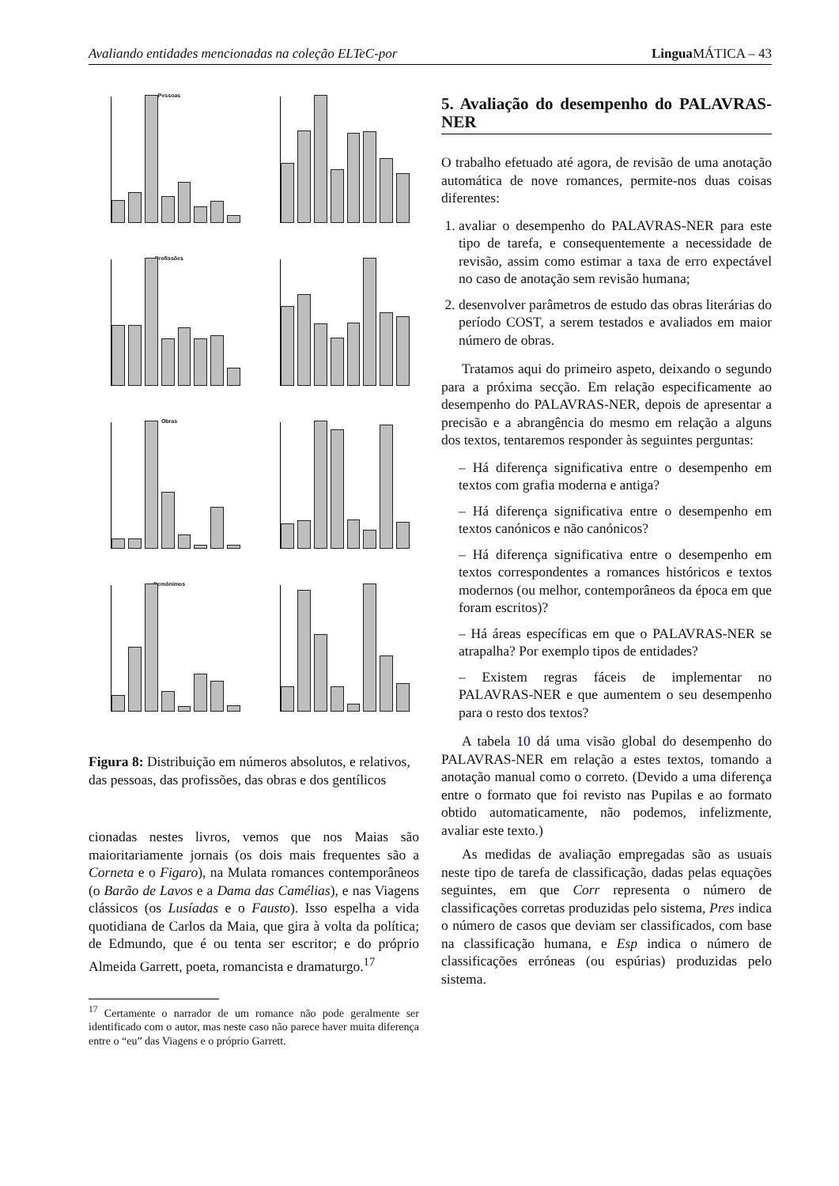Avaliando entidades mencionadas na coleção ELTeC-por Lingua MÁTICA – 43
Pessoas
Profissões
Obras
Demónimos
Figura 8: Distribuição em números absolutos, e relativos, das pessoas, das profissões, das obras e dos gentílicos
cionadas nestes livros, vemos que nos Maias são maioritariamente jornais (os dois mais frequentes são a Corneta e o Figaro), na Mulata romances contemporâneos (o Barão de Lavos e a Dama das Camélias), e nas Viagens clássicos (os Lusíadas e o Fausto). Isso espelha a vida quotidiana de Carlos da Maia, que gira à volta da política; de Edmundo, que é ou tenta ser escritor; e do próprio Almeida Garrett, poeta, romancista e dramaturgo.<sup>17</sup>
<sup>17</sup> Certamente o narrador de um romance não pode geralmente ser identificado com o autor, mas neste caso não parece haver muita diferença entre o “eu” das Viagens e o próprio Garrett.
5. Avaliação do desempenho do PALAVRAS-NER
O trabalho efetuado até agora, de revisão de uma anotação automática de nove romances, permite-nos duas coisas diferentes:
avaliar o desempenho do PALAVRAS-NER para este tipo de tarefa, e consequentemente a necessidade de revisão, assim como estimar a taxa de erro expectável no caso de anotação sem revisão humana;
desenvolver parâmetros de estudo das obras literárias do período COST, a serem testados e avaliados em maior número de obras.
Tratamos aqui do primeiro aspeto, deixando o segundo para a próxima secção. Em relação especificamente ao desempenho do PALAVRAS-NER, depois de apresentar a precisão e a abrangência do mesmo em relação a alguns dos textos, tentaremos responder às seguintes perguntas:
– Há diferença significativa entre o desempenho em textos com grafia moderna e antiga?
– Há diferença significativa entre o desempenho em textos canónicos e não canónicos?
– Há diferença significativa entre o desempenho em textos correspondentes a romances históricos e textos modernos (ou melhor, contemporâneos da época em que foram escritos)?
– Há áreas específicas em que o PALAVRAS-NER se atrapalha? Por exemplo tipos de entidades?
– Existem regras fáceis de implementar no PALAVRAS-NER e que aumentem o seu desempenho para o resto dos textos?
A tabela 10 dá uma visão global do desempenho do PALAVRAS-NER em relação a estes textos, tomando a anotação manual como o correto. (Devido a uma diferença entre o formato que foi revisto nas Pupilas e ao formato obtido automaticamente, não podemos, infelizmente, avaliar este texto.)
As medidas de avaliação empregadas são as usuais neste tipo de tarefa de classificação, dadas pelas equações seguintes, em que Corr representa o número de classificações corretas produzidas pelo sistema, Pres indica o número de casos que deviam ser classificados, com base na classificação humana, e Esp indica o número de classificações erróneas (ou espúrias) produzidas pelo sistema.